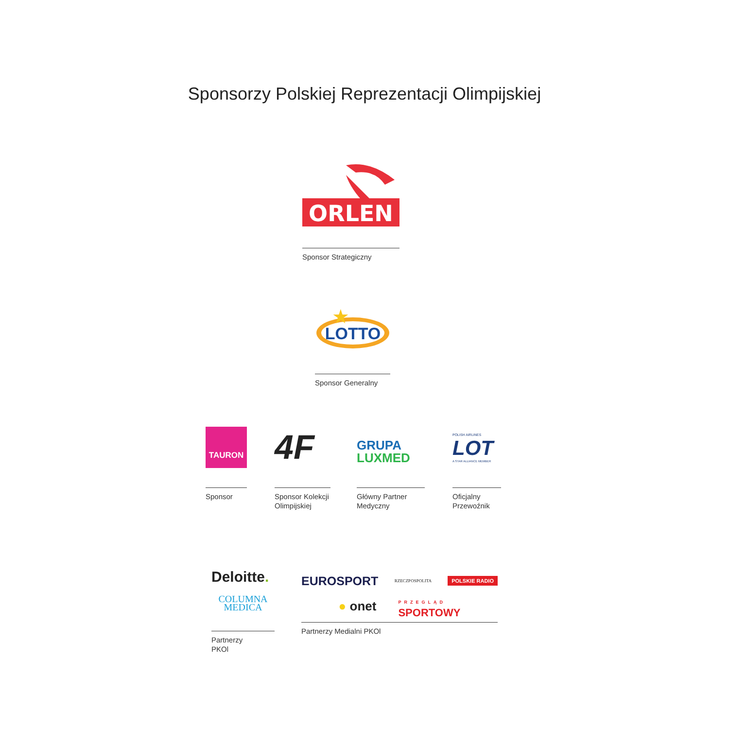Sponsorzy Polskiej Reprezentacji Olimpijskiej
ORLEN
Sponsor Strategiczny
LOTTO
★
Sponsor Generalny
TAURON
Sponsor
4F
Sponsor Kolekcji Olimpijskiej
GRUPA
LUXMED
Główny Partner Medyczny
POLISH AIRLINES
LOT
A STAR ALLIANCE MEMBER
Oficjalny Przewoźnik
Deloitte.
COLUMNA
MEDICA
Partnerzy
PKOl
EUROSPORT RZECZPOSPOLITA POLSKIE RADIO
● onet PRZEGLĄD
SPORTOWY
Partnerzy Medialni PKOl